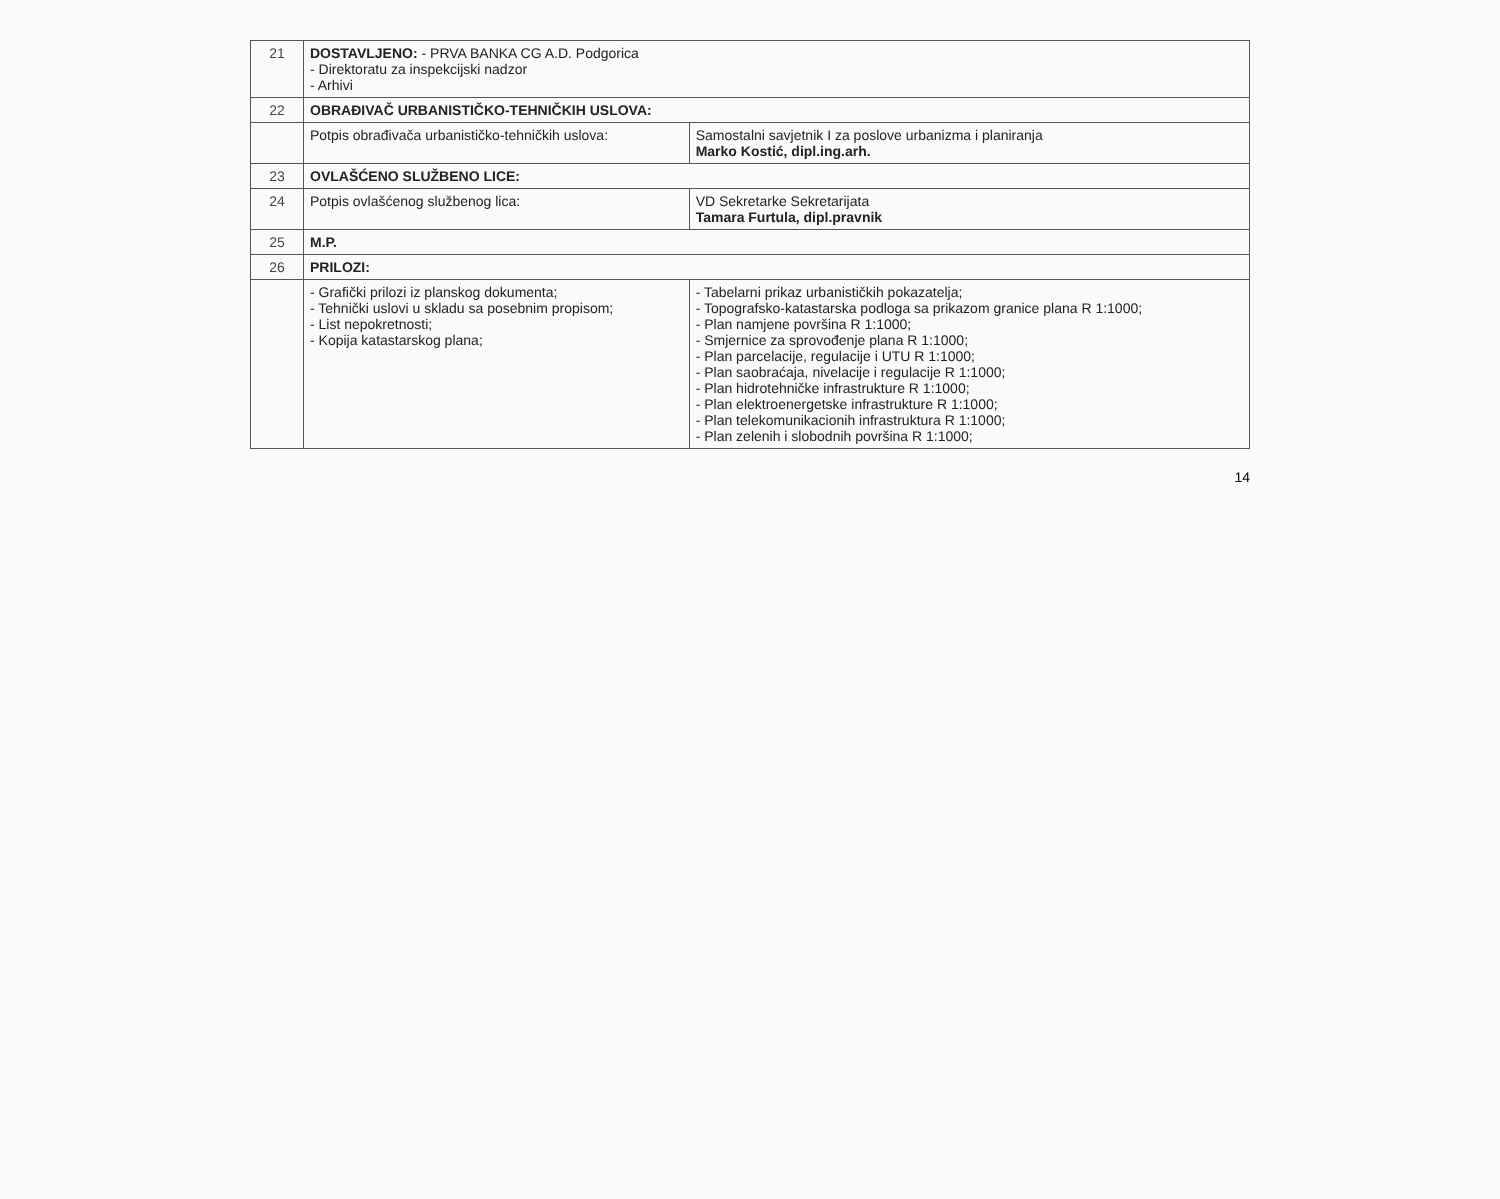| 21 | DOSTAVLJENO: - PRVA BANKA CG A.D. Podgorica - Direktoratu za inspekcijski nadzor - Arhivi | |
| 22 | OBRAĐIVAČ URBANISTIČKO-TEHNIČKIH USLOVA: | |
| | Potpis obrađivača urbanističko-tehničkih uslova: | Samostalni savjetnik I za poslove urbanizma i planiranja Marko Kostić, dipl.ing.arh. |
| 23 | OVLAŠĆENO SLUŽBENO LICE: | |
| 24 | Potpis ovlašćenog službenog lica: | VD Sekretarke Sekretarijata Tamara Furtula, dipl.pravnik |
| 25 | M.P. | |
| 26 | PRILOZI: | |
| | - Grafički prilozi iz planskog dokumenta; - Tehnički uslovi u skladu sa posebnim propisom; - List nepokretnosti; - Kopija katastarskog plana; | - Tabelarni prikaz urbanističkih pokazatelja; - Topografsko-katastarska podloga sa prikazom granice plana R 1:1000; - Plan namjene površina R 1:1000; - Smjernice za sprovođenje plana R 1:1000; - Plan parcelacije, regulacije i UTU R 1:1000; - Plan saobraćaja, nivelacije i regulacije R 1:1000; - Plan hidrotehničke infrastrukture R 1:1000; - Plan elektroenergetske infrastrukture R 1:1000; - Plan telekomunikacionih infrastruktura R 1:1000; - Plan zelenih i slobodnih površina R 1:1000; |
14